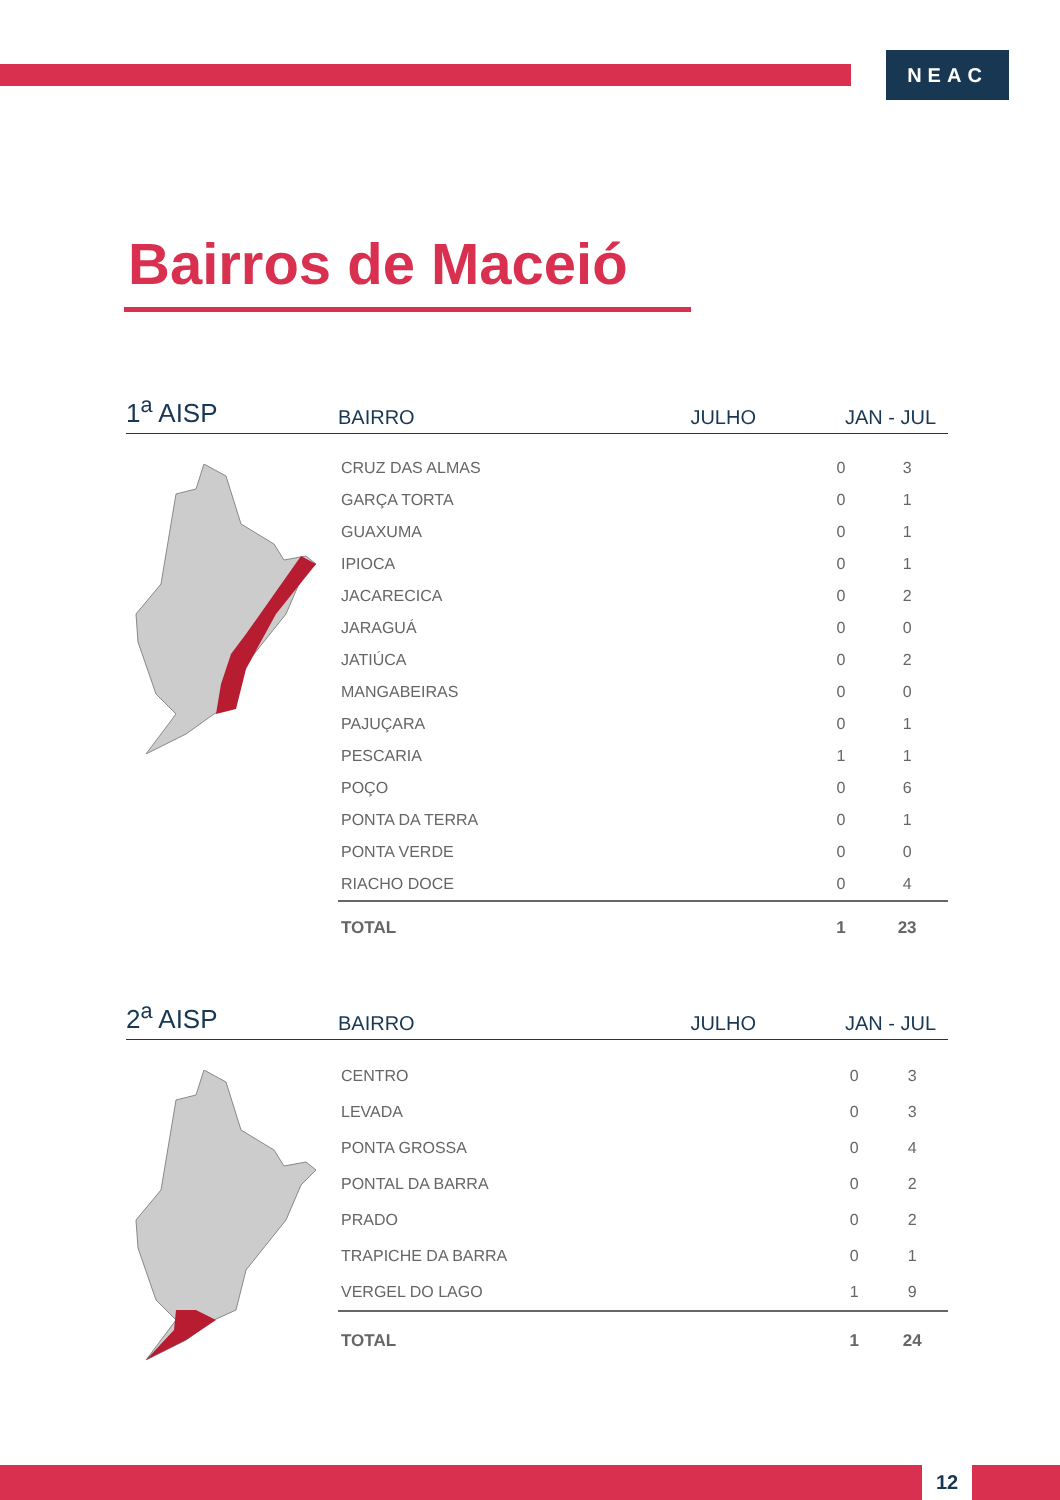NEAC
Bairros de Maceió
1<sup>a</sup> AISP
BAIRRO
JULHO
JAN - JUL
| CRUZ DAS ALMAS | 0 | 3 |
| GARÇA TORTA | 0 | 1 |
| GUAXUMA | 0 | 1 |
| IPIOCA | 0 | 1 |
| JACARECICA | 0 | 2 |
| JARAGUÁ | 0 | 0 |
| JATIÚCA | 0 | 2 |
| MANGABEIRAS | 0 | 0 |
| PAJUÇARA | 0 | 1 |
| PESCARIA | 1 | 1 |
| POÇO | 0 | 6 |
| PONTA DA TERRA | 0 | 1 |
| PONTA VERDE | 0 | 0 |
| RIACHO DOCE | 0 | 4 |
| TOTAL | 1 | 23 |
2<sup>a</sup> AISP
BAIRRO
JULHO
JAN - JUL
| CENTRO | 0 | 3 |
| LEVADA | 0 | 3 |
| PONTA GROSSA | 0 | 4 |
| PONTAL DA BARRA | 0 | 2 |
| PRADO | 0 | 2 |
| TRAPICHE DA BARRA | 0 | 1 |
| VERGEL DO LAGO | 1 | 9 |
| TOTAL | 1 | 24 |
12